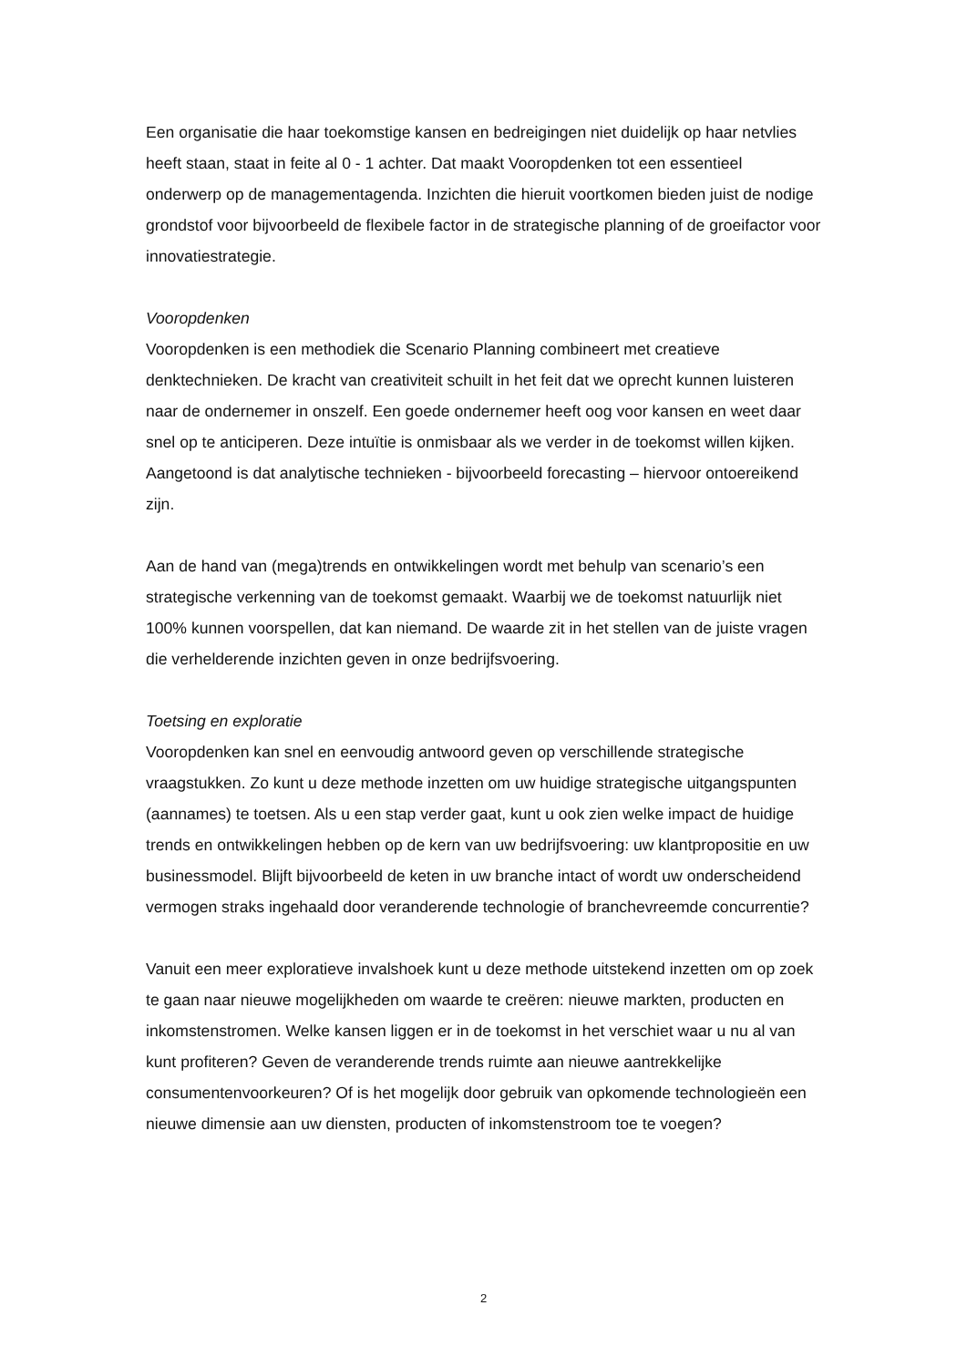Een organisatie die haar toekomstige kansen en bedreigingen niet duidelijk op haar netvlies heeft staan, staat in feite al 0 - 1 achter. Dat maakt Vooropdenken tot een essentieel onderwerp op de managementagenda. Inzichten die hieruit voortkomen bieden juist de nodige grondstof voor bijvoorbeeld de flexibele factor in de strategische planning of de groeifactor voor innovatiestrategie.
Vooropdenken
Vooropdenken is een methodiek die Scenario Planning combineert met creatieve denktechnieken. De kracht van creativiteit schuilt in het feit dat we oprecht kunnen luisteren naar de ondernemer in onszelf. Een goede ondernemer heeft oog voor kansen en weet daar snel op te anticiperen. Deze intuïtie is onmisbaar als we verder in de toekomst willen kijken. Aangetoond is dat analytische technieken - bijvoorbeeld forecasting – hiervoor ontoereikend zijn.
Aan de hand van (mega)trends en ontwikkelingen wordt met behulp van scenario’s een strategische verkenning van de toekomst gemaakt. Waarbij we de toekomst natuurlijk niet 100% kunnen voorspellen, dat kan niemand. De waarde zit in het stellen van de juiste vragen die verhelderende inzichten geven in onze bedrijfsvoering.
Toetsing en exploratie
Vooropdenken kan snel en eenvoudig antwoord geven op verschillende strategische vraagstukken. Zo kunt u deze methode inzetten om uw huidige strategische uitgangspunten (aannames) te toetsen. Als u een stap verder gaat, kunt u ook zien welke impact de huidige trends en ontwikkelingen hebben op de kern van uw bedrijfsvoering: uw klantpropositie en uw businessmodel. Blijft bijvoorbeeld de keten in uw branche intact of wordt uw onderscheidend vermogen straks ingehaald door veranderende technologie of branchevreemde concurrentie?
Vanuit een meer exploratieve invalshoek kunt u deze methode uitstekend inzetten om op zoek te gaan naar nieuwe mogelijkheden om waarde te creëren: nieuwe markten, producten en inkomstenstromen. Welke kansen liggen er in de toekomst in het verschiet waar u nu al van kunt profiteren? Geven de veranderende trends ruimte aan nieuwe aantrekkelijke consumentenvoorkeuren? Of is het mogelijk door gebruik van opkomende technologieën een nieuwe dimensie aan uw diensten, producten of inkomstenstroom toe te voegen?
2